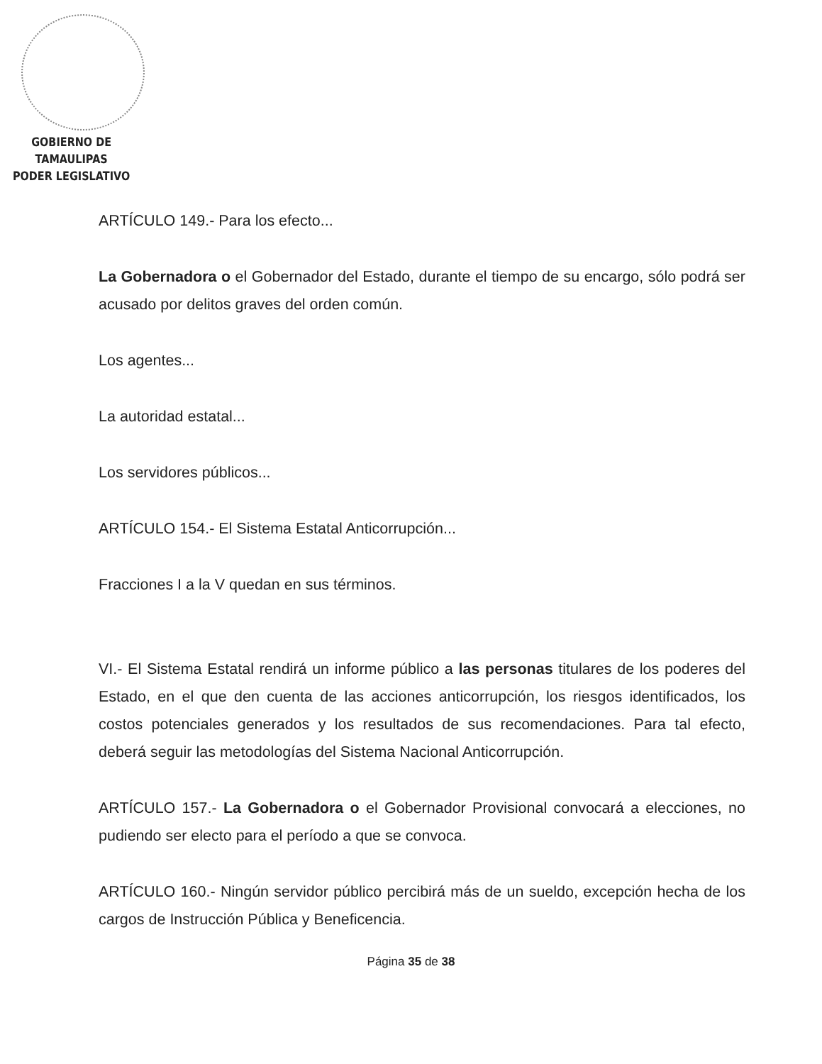GOBIERNO DE TAMAULIPAS
PODER LEGISLATIVO
ARTÍCULO 149.- Para los efecto...
La Gobernadora o el Gobernador del Estado, durante el tiempo de su encargo, sólo podrá ser acusado por delitos graves del orden común.
Los agentes...
La autoridad estatal...
Los servidores públicos...
ARTÍCULO 154.- El Sistema Estatal Anticorrupción...
Fracciones I a la V quedan en sus términos.
VI.- El Sistema Estatal rendirá un informe público a las personas titulares de los poderes del Estado, en el que den cuenta de las acciones anticorrupción, los riesgos identificados, los costos potenciales generados y los resultados de sus recomendaciones. Para tal efecto, deberá seguir las metodologías del Sistema Nacional Anticorrupción.
ARTÍCULO 157.- La Gobernadora o el Gobernador Provisional convocará a elecciones, no pudiendo ser electo para el período a que se convoca.
ARTÍCULO 160.- Ningún servidor público percibirá más de un sueldo, excepción hecha de los cargos de Instrucción Pública y Beneficencia.
Página 35 de 38